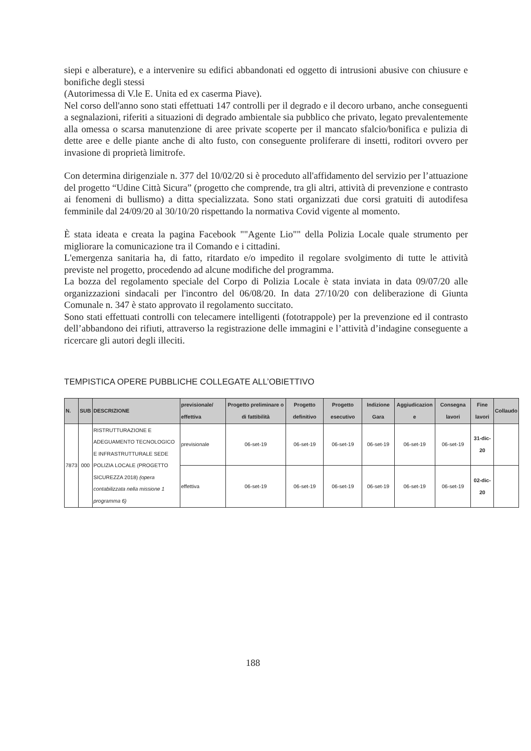siepi e alberature), e a intervenire su edifici abbandonati ed oggetto di intrusioni abusive con chiusure e bonifiche degli stessi
(Autorimessa di V.le E. Unita ed ex caserma Piave).
Nel corso dell'anno sono stati effettuati 147 controlli per il degrado e il decoro urbano, anche conseguenti a segnalazioni, riferiti a situazioni di degrado ambientale sia pubblico che privato, legato prevalentemente alla omessa o scarsa manutenzione di aree private scoperte per il mancato sfalcio/bonifica e pulizia di dette aree e delle piante anche di alto fusto, con conseguente proliferare di insetti, roditori ovvero per invasione di proprietà limitrofe.
Con determina dirigenziale n. 377 del 10/02/20 si è proceduto all'affidamento del servizio per l’attuazione del progetto “Udine Città Sicura” (progetto che comprende, tra gli altri, attività di prevenzione e contrasto ai fenomeni di bullismo) a ditta specializzata. Sono stati organizzati due corsi gratuiti di autodifesa femminile dal 24/09/20 al 30/10/20 rispettando la normativa Covid vigente al momento.
È stata ideata e creata la pagina Facebook ""Agente Lio"" della Polizia Locale quale strumento per migliorare la comunicazione tra il Comando e i cittadini.
L'emergenza sanitaria ha, di fatto, ritardato e/o impedito il regolare svolgimento di tutte le attività previste nel progetto, procedendo ad alcune modifiche del programma.
La bozza del regolamento speciale del Corpo di Polizia Locale è stata inviata in data 09/07/20 alle organizzazioni sindacali per l'incontro del 06/08/20. In data 27/10/20 con deliberazione di Giunta Comunale n. 347 è stato approvato il regolamento succitato.
Sono stati effettuati controlli con telecamere intelligenti (fototrappole) per la prevenzione ed il contrasto dell’abbandono dei rifiuti, attraverso la registrazione delle immagini e l’attività d’indagine conseguente a ricercare gli autori degli illeciti.
TEMPISTICA OPERE PUBBLICHE COLLEGATE ALL’OBIETTIVO
| N. | SUB | DESCRIZIONE | previsionale/ effettiva | Progetto preliminare o di fattibilità | Progetto definitivo | Progetto esecutivo | Indizione Gara | Aggiudicazion e | Consegna lavori | Fine lavori | Collaudo |
| --- | --- | --- | --- | --- | --- | --- | --- | --- | --- | --- | --- |
| 7873 | 000 | RISTRUTTURAZIONE E ADEGUAMENTO TECNOLOGICO E INFRASTRUTTURALE SEDE POLIZIA LOCALE (PROGETTO SICUREZZA 2018) (opera contabilizzata nella missione 1 programma 6) | previsionale | 06-set-19 | 06-set-19 | 06-set-19 | 06-set-19 | 06-set-19 | 06-set-19 | 31-dic-20 | |
| | | | effettiva | 06-set-19 | 06-set-19 | 06-set-19 | 06-set-19 | 06-set-19 | 06-set-19 | 02-dic-20 | |
188